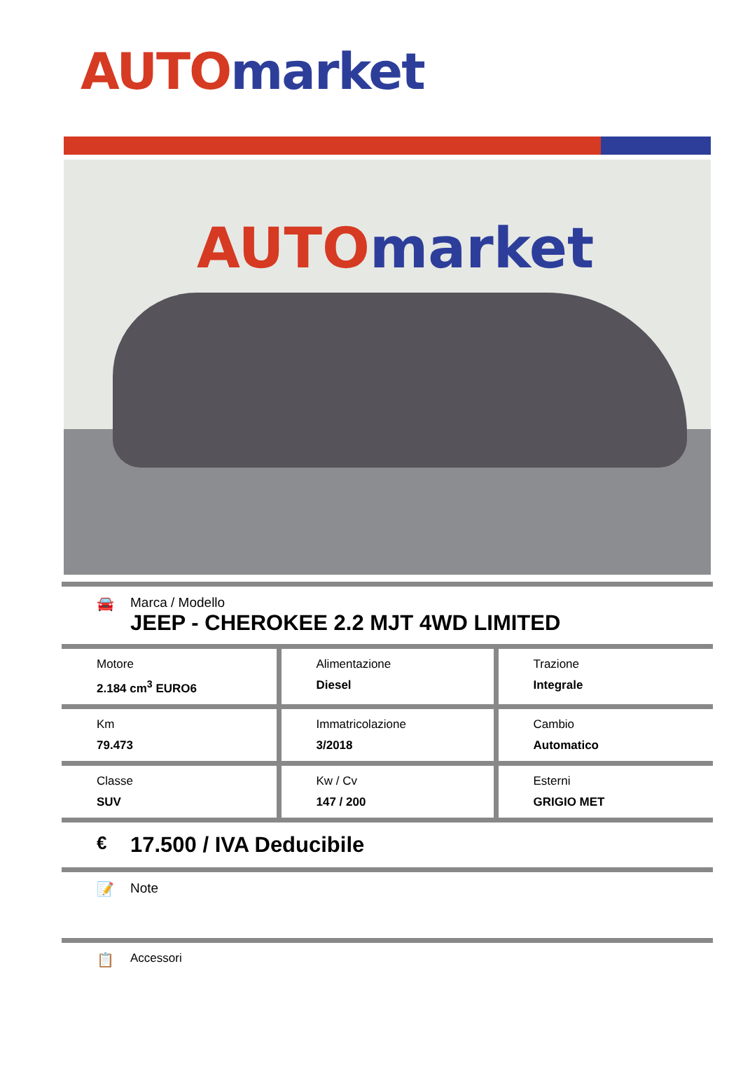AUTO market
AUTO market
🚘 Marca / Modello
JEEP - CHEROKEE 2.2 MJT 4WD LIMITED
| Motore 2.184 cm<sup>3</sup> EURO6 | Alimentazione Diesel | Trazione Integrale |
| Km 79.473 | Immatricolazione 3/2018 | Cambio Automatico |
| Classe SUV | Kw / Cv 147 / 200 | Esterni GRIGIO MET |
€
17.500 / IVA Deducibile
📝 Note
📋
Accessori